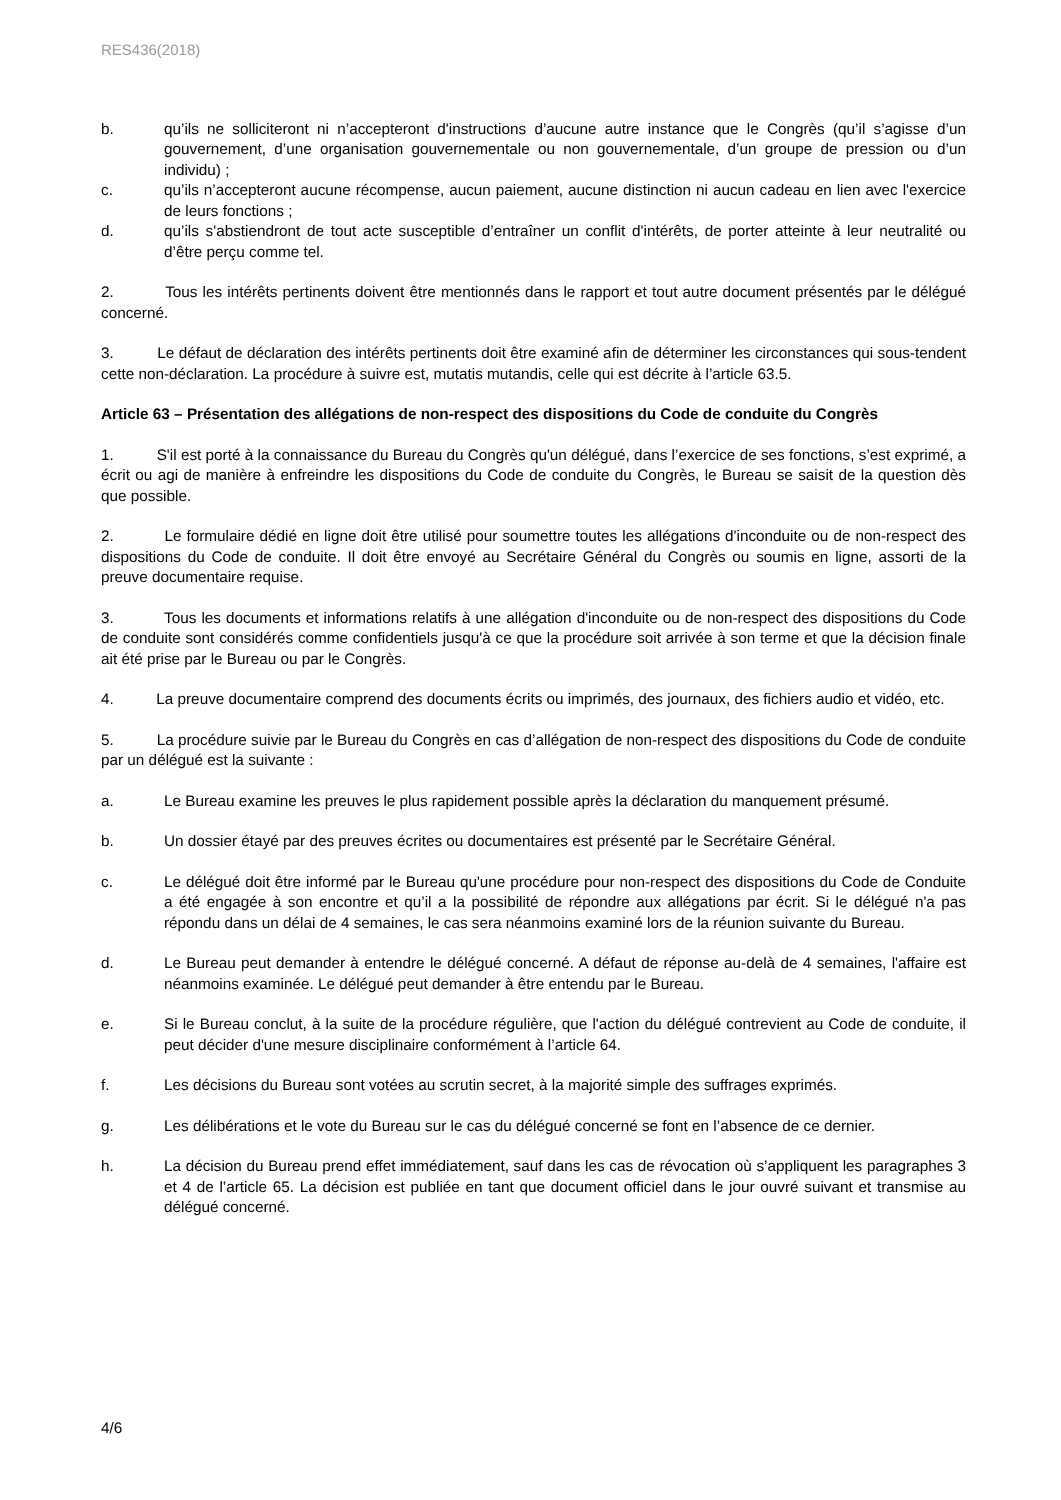RES436(2018)
b. qu’ils ne solliciteront ni n’accepteront d'instructions d’aucune autre instance que le Congrès (qu’il s’agisse d’un gouvernement, d’une organisation gouvernementale ou non gouvernementale, d’un groupe de pression ou d’un individu) ;
c. qu’ils n’accepteront aucune récompense, aucun paiement, aucune distinction ni aucun cadeau en lien avec l'exercice de leurs fonctions ;
d. qu’ils s'abstiendront de tout acte susceptible d’entraîner un conflit d'intérêts, de porter atteinte à leur neutralité ou d’être perçu comme tel.
2. Tous les intérêts pertinents doivent être mentionnés dans le rapport et tout autre document présentés par le délégué concerné.
3. Le défaut de déclaration des intérêts pertinents doit être examiné afin de déterminer les circonstances qui sous-tendent cette non-déclaration. La procédure à suivre est, mutatis mutandis, celle qui est décrite à l’article 63.5.
Article 63 – Présentation des allégations de non-respect des dispositions du Code de conduite du Congrès
1. S'il est porté à la connaissance du Bureau du Congrès qu'un délégué, dans l’exercice de ses fonctions, s’est exprimé, a écrit ou agi de manière à enfreindre les dispositions du Code de conduite du Congrès, le Bureau se saisit de la question dès que possible.
2. Le formulaire dédié en ligne doit être utilisé pour soumettre toutes les allégations d'inconduite ou de non-respect des dispositions du Code de conduite. Il doit être envoyé au Secrétaire Général du Congrès ou soumis en ligne, assorti de la preuve documentaire requise.
3. Tous les documents et informations relatifs à une allégation d'inconduite ou de non-respect des dispositions du Code de conduite sont considérés comme confidentiels jusqu'à ce que la procédure soit arrivée à son terme et que la décision finale ait été prise par le Bureau ou par le Congrès.
4. La preuve documentaire comprend des documents écrits ou imprimés, des journaux, des fichiers audio et vidéo, etc.
5. La procédure suivie par le Bureau du Congrès en cas d’allégation de non-respect des dispositions du Code de conduite par un délégué est la suivante :
a. Le Bureau examine les preuves le plus rapidement possible après la déclaration du manquement présumé.
b. Un dossier étayé par des preuves écrites ou documentaires est présenté par le Secrétaire Général.
c. Le délégué doit être informé par le Bureau qu'une procédure pour non-respect des dispositions du Code de Conduite a été engagée à son encontre et qu’il a la possibilité de répondre aux allégations par écrit. Si le délégué n'a pas répondu dans un délai de 4 semaines, le cas sera néanmoins examiné lors de la réunion suivante du Bureau.
d. Le Bureau peut demander à entendre le délégué concerné. A défaut de réponse au-delà de 4 semaines, l'affaire est néanmoins examinée. Le délégué peut demander à être entendu par le Bureau.
e. Si le Bureau conclut, à la suite de la procédure régulière, que l'action du délégué contrevient au Code de conduite, il peut décider d'une mesure disciplinaire conformément à l’article 64.
f. Les décisions du Bureau sont votées au scrutin secret, à la majorité simple des suffrages exprimés.
g. Les délibérations et le vote du Bureau sur le cas du délégué concerné se font en l’absence de ce dernier.
h. La décision du Bureau prend effet immédiatement, sauf dans les cas de révocation où s’appliquent les paragraphes 3 et 4 de l’article 65. La décision est publiée en tant que document officiel dans le jour ouvré suivant et transmise au délégué concerné.
4/6